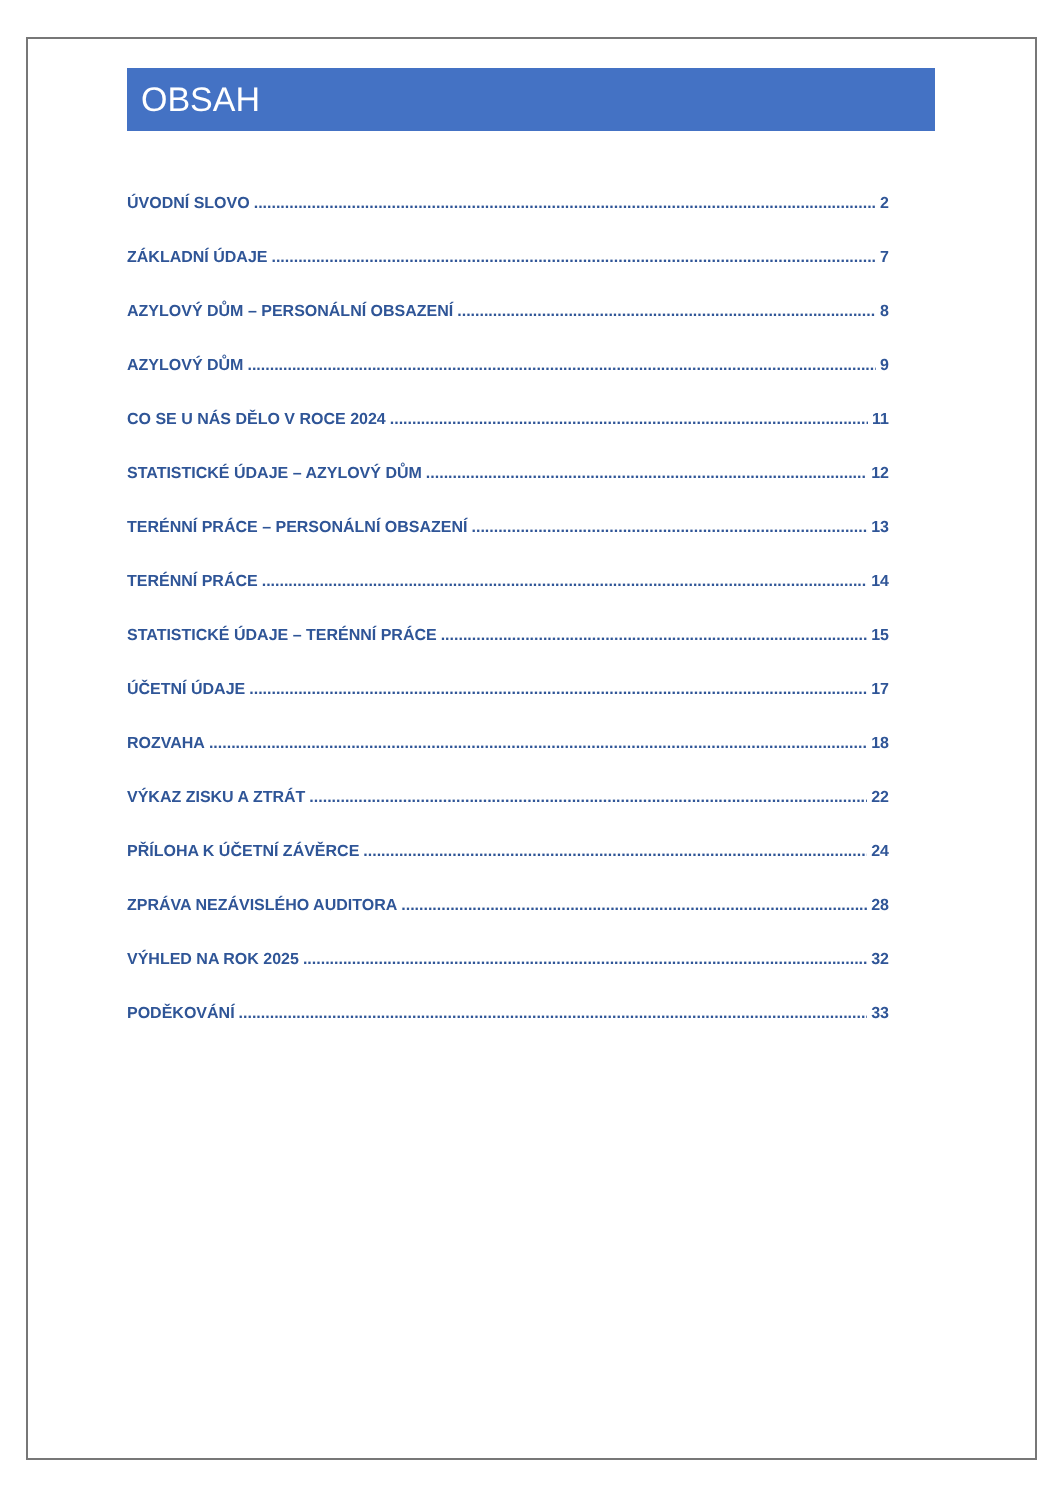OBSAH
ÚVODNÍ SLOVO 2
ZÁKLADNÍ ÚDAJE 7
AZYLOVÝ DŮM – PERSONÁLNÍ OBSAZENÍ 8
AZYLOVÝ DŮM 9
CO SE U NÁS DĚLO V ROCE 2024 11
STATISTICKÉ ÚDAJE – AZYLOVÝ DŮM 12
TERÉNNÍ PRÁCE – PERSONÁLNÍ OBSAZENÍ 13
TERÉNNÍ PRÁCE 14
STATISTICKÉ ÚDAJE – TERÉNNÍ PRÁCE 15
ÚČETNÍ ÚDAJE 17
ROZVAHA 18
VÝKAZ ZISKU A ZTRÁT 22
PŘÍLOHA K ÚČETNÍ ZÁVĚRCE 24
ZPRÁVA NEZÁVISLÉHO AUDITORA 28
VÝHLED NA ROK 2025 32
PODĚKOVÁNÍ 33